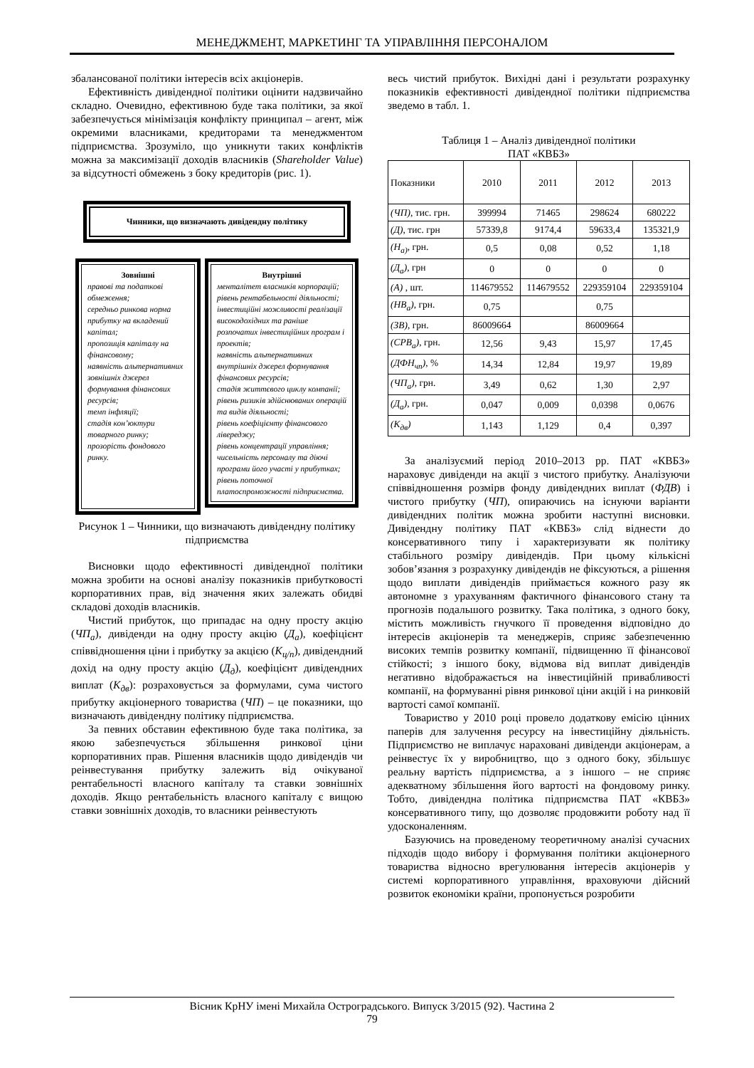МЕНЕДЖМЕНТ, МАРКЕТИНГ ТА УПРАВЛІННЯ ПЕРСОНАЛОМ
збалансованої політики інтересів всіх акціонерів.
Ефективність дивідендної політики оцінити надзвичайно складно. Очевидно, ефективною буде така політики, за якої забезпечується мінімізація конфлікту принципал – агент, між окремими власниками, кредиторами та менеджментом підприємства. Зрозуміло, що уникнути таких конфліктів можна за максимізації доходів власників (Shareholder Value) за відсутності обмежень з боку кредиторів (рис. 1).
Чинники, що визначають дивідендну політику
Зовнішні
правові та податкові обмеження;
середньо ринкова норма прибутку на вкладений капітал;
пропозиція капіталу на фінансовому;
наявність альтернативних зовнішніх джерел формування фінансових ресурсів;
темп інфляції;
стадія кон’юктури товарного ринку;
прозорість фондового ринку.
Внутрішні
менталітет власників корпорацій;
рівень рентабельності діяльності;
інвестиційні можливості реалізації високодохідних та раніше розпочатих інвестиційних програм і проектів;
наявність альтернативних внутрішніх джерел формування фінансових ресурсів;
стадія життєвого циклу компанії;
рівень ризиків здійснюваних операцій та видів діяльності;
рівень коефіцієнту фінансового лівереджу;
рівень концентрації управління;
чисельність персоналу та діючі програми його участі у прибутках;
рівень поточної платоспроможності підприємства.
Рисунок 1 – Чинники, що визначають дивідендну політику підприємства
Висновки щодо ефективності дивідендної політики можна зробити на основі аналізу показників прибутковості корпоративних прав, від значення яких залежать обидві складові доходів власників.
Чистий прибуток, що припадає на одну просту акцію (ЧП<sub>а</sub>), дивіденди на одну просту акцію (Д<sub>а</sub>), коефіцієнт співвідношення ціни і прибутку за акцією (К<sub>ц/п</sub>), дивідендний дохід на одну просту акцію (Д<sub>д</sub>), коефіцієнт дивідендних виплат (К<sub>дв</sub>): розраховується за формулами, сума чистого прибутку акціонерного товариства (ЧП) – це показники, що визначають дивідендну політику підприємства.
За певних обставин ефективною буде така політика, за якою забезпечується збільшення ринкової ціни корпоративних прав. Рішення власників щодо дивідендів чи реінвестування прибутку залежить від очікуваної рентабельності власного капіталу та ставки зовнішніх доходів. Якщо рентабельність власного капіталу є вищою ставки зовнішніх доходів, то власники реінвестують
весь чистий прибуток. Вихідні дані і результати розрахунку показників ефективності дивідендної політики підприємства зведемо в табл. 1.
Таблиця 1 – Аналіз дивідендної політики
ПАТ «КВБЗ»
| Показники | 2010 | 2011 | 2012 | 2013 |
| --- | --- | --- | --- | --- |
| (ЧП), тис. грн. | 399994 | 71465 | 298624 | 680222 |
| (Д) , тис. грн | 57339,8 | 9174,4 | 59633,4 | 135321,9 |
| (Н<sub>а)</sub> , грн. | 0,5 | 0,08 | 0,52 | 1,18 |
| (Д<sub>а</sub>) , грн | 0 | 0 | 0 | 0 |
| (А) , шт. | 114679552 | 114679552 | 229359104 | 229359104 |
| (НВ<sub>а</sub>) , грн. | 0,75 | | 0,75 | |
| (ЗВ) , грн. | 86009664 | | 86009664 | |
| (СРВ<sub>а</sub>) , грн. | 12,56 | 9,43 | 15,97 | 17,45 |
| (ДФН<sub>чп</sub>) , % | 14,34 | 12,84 | 19,97 | 19,89 |
| (ЧП<sub>а</sub>) , грн. | 3,49 | 0,62 | 1,30 | 2,97 |
| (Д<sub>а</sub>) , грн. | 0,047 | 0,009 | 0,0398 | 0,0676 |
| (К<sub>дв</sub>) | 1,143 | 1,129 | 0,4 | 0,397 |
За аналізуємий період 2010–2013 рр. ПАТ «КВБЗ» нараховує дивіденди на акції з чистого прибутку. Аналізуючи співвідношення розмірв фонду дивідендних виплат (ФДВ) і чистого прибутку (ЧП), опираючись на існуючи варіанти дивідендних політик можна зробити наступні висновки. Дивідендну політику ПАТ «КВБЗ» слід віднести до консервативного типу і характеризувати як політику стабільного розміру дивідендів. При цьому кількісні зобов’язання з розрахунку дивідендів не фіксуються, а рішення щодо виплати дивідендів приймається кожного разу як автономне з урахуванням фактичного фінансового стану та прогнозів подальшого розвитку. Така політика, з одного боку, містить можливість гнучкого її проведення відповідно до інтересів акціонерів та менеджерів, сприяє забезпеченню високих темпів розвитку компанії, підвищенню її фінансової стійкості; з іншого боку, відмова від виплат дивідендів негативно відображається на інвестиційній привабливості компанії, на формуванні рівня ринкової ціни акцій і на ринковій вартості самої компанії.
Товариство у 2010 році провело додаткову емісію цінних паперів для залучення ресурсу на інвестиційну діяльність. Підприємство не виплачує нараховані дивіденди акціонерам, а реінвестує їх у виробництво, що з одного боку, збільшує реальну вартість підприємства, а з іншого – не сприяє адекватному збільшення його вартості на фондовому ринку. Тобто, дивідендна політика підприємства ПАТ «КВБЗ» консервативного типу, що дозволяє продовжити роботу над її удосконаленням.
Базуючись на проведеному теоретичному аналізі сучасних підходів щодо вибору і формування політики акціонерного товариства відносно врегулювання інтересів акціонерів у системі корпоративного управління, враховуючи дійсний розвиток економіки країни, пропонується розробити
Вісник КрНУ імені Михайла Остроградського. Випуск 3/2015 (92). Частина 2
79